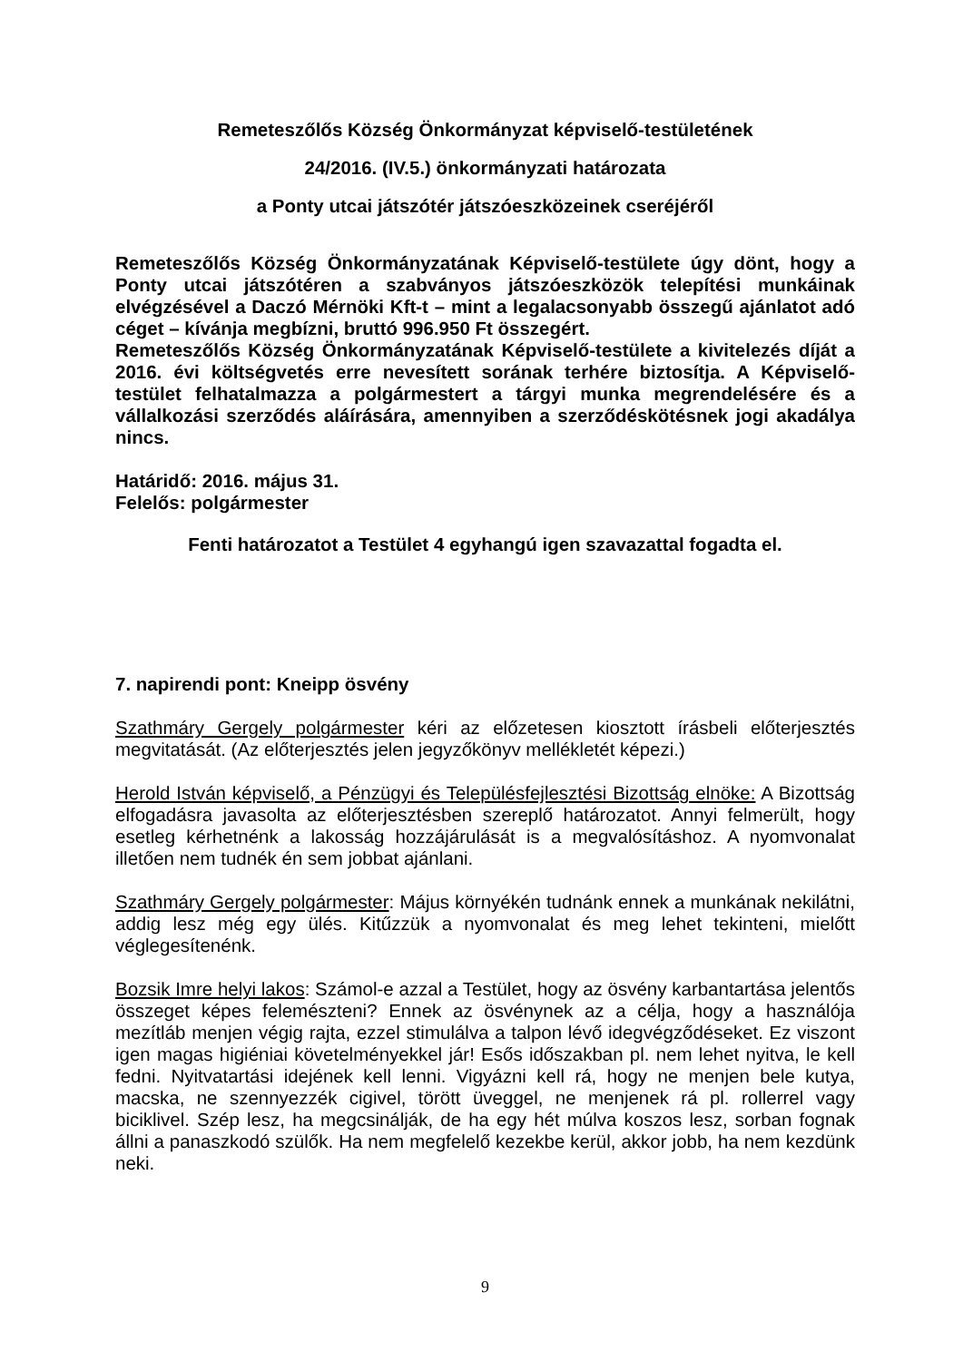Remeteszőlős Község Önkormányzat képviselő-testületének
24/2016. (IV.5.) önkormányzati határozata
a Ponty utcai játszótér játszóeszközeinek cseréjéről
Remeteszőlős Község Önkormányzatának Képviselő-testülete úgy dönt, hogy a Ponty utcai játszótéren a szabványos játszóeszközök telepítési munkáinak elvégzésével a Daczó Mérnöki Kft-t – mint a legalacsonyabb összegű ajánlatot adó céget – kívánja megbízni, bruttó 996.950 Ft összegért.
Remeteszőlős Község Önkormányzatának Képviselő-testülete a kivitelezés díját a 2016. évi költségvetés erre nevesített sorának terhére biztosítja. A Képviselő-testület felhatalmazza a polgármestert a tárgyi munka megrendelésére és a vállalkozási szerződés aláírására, amennyiben a szerződéskötésnek jogi akadálya nincs.
Határidő: 2016. május 31.
Felelős: polgármester
Fenti határozatot a Testület 4 egyhangú igen szavazattal fogadta el.
7. napirendi pont: Kneipp ösvény
Szathmáry Gergely polgármester kéri az előzetesen kiosztott írásbeli előterjesztés megvitatását. (Az előterjesztés jelen jegyzőkönyv mellékletét képezi.)
Herold István képviselő, a Pénzügyi és Településfejlesztési Bizottság elnöke: A Bizottság elfogadásra javasolta az előterjesztésben szereplő határozatot. Annyi felmerült, hogy esetleg kérhetnénk a lakosság hozzájárulását is a megvalósításhoz. A nyomvonalat illetően nem tudnék én sem jobbat ajánlani.
Szathmáry Gergely polgármester: Május környékén tudnánk ennek a munkának nekilátni, addig lesz még egy ülés. Kitűzzük a nyomvonalat és meg lehet tekinteni, mielőtt véglegesítenénk.
Bozsik Imre helyi lakos: Számol-e azzal a Testület, hogy az ösvény karbantartása jelentős összeget képes felemészteni? Ennek az ösvénynek az a célja, hogy a használója mezítláb menjen végig rajta, ezzel stimulálva a talpon lévő idegvégződéseket. Ez viszont igen magas higiéniai követelményekkel jár! Esős időszakban pl. nem lehet nyitva, le kell fedni. Nyitvatartási idejének kell lenni. Vigyázni kell rá, hogy ne menjen bele kutya, macska, ne szennyezzék cigivel, törött üveggel, ne menjenek rá pl. rollerrel vagy biciklivel. Szép lesz, ha megcsinálják, de ha egy hét múlva koszos lesz, sorban fognak állni a panaszkodó szülők. Ha nem megfelelő kezekbe kerül, akkor jobb, ha nem kezdünk neki.
9